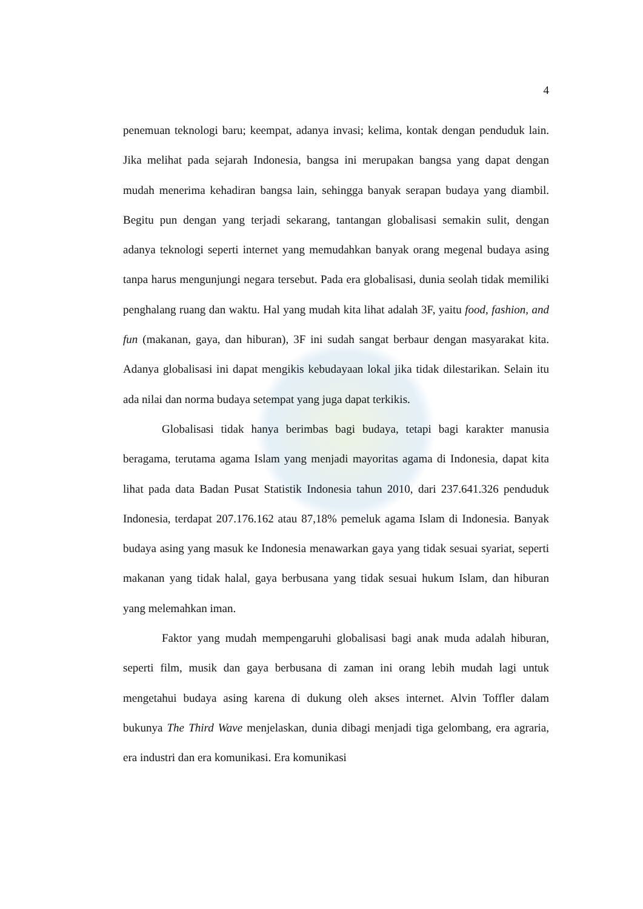4
penemuan teknologi baru; keempat, adanya invasi; kelima, kontak dengan penduduk lain. Jika melihat pada sejarah Indonesia, bangsa ini merupakan bangsa yang dapat dengan mudah menerima kehadiran bangsa lain, sehingga banyak serapan budaya yang diambil. Begitu pun dengan yang terjadi sekarang, tantangan globalisasi semakin sulit, dengan adanya teknologi seperti internet yang memudahkan banyak orang megenal budaya asing tanpa harus mengunjungi negara tersebut. Pada era globalisasi, dunia seolah tidak memiliki penghalang ruang dan waktu. Hal yang mudah kita lihat adalah 3F, yaitu food, fashion, and fun (makanan, gaya, dan hiburan), 3F ini sudah sangat berbaur dengan masyarakat kita. Adanya globalisasi ini dapat mengikis kebudayaan lokal jika tidak dilestarikan. Selain itu ada nilai dan norma budaya setempat yang juga dapat terkikis.
Globalisasi tidak hanya berimbas bagi budaya, tetapi bagi karakter manusia beragama, terutama agama Islam yang menjadi mayoritas agama di Indonesia, dapat kita lihat pada data Badan Pusat Statistik Indonesia tahun 2010, dari 237.641.326 penduduk Indonesia, terdapat 207.176.162 atau 87,18% pemeluk agama Islam di Indonesia. Banyak budaya asing yang masuk ke Indonesia menawarkan gaya yang tidak sesuai syariat, seperti makanan yang tidak halal, gaya berbusana yang tidak sesuai hukum Islam, dan hiburan yang melemahkan iman.
Faktor yang mudah mempengaruhi globalisasi bagi anak muda adalah hiburan, seperti film, musik dan gaya berbusana di zaman ini orang lebih mudah lagi untuk mengetahui budaya asing karena di dukung oleh akses internet. Alvin Toffler dalam bukunya The Third Wave menjelaskan, dunia dibagi menjadi tiga gelombang, era agraria, era industri dan era komunikasi. Era komunikasi